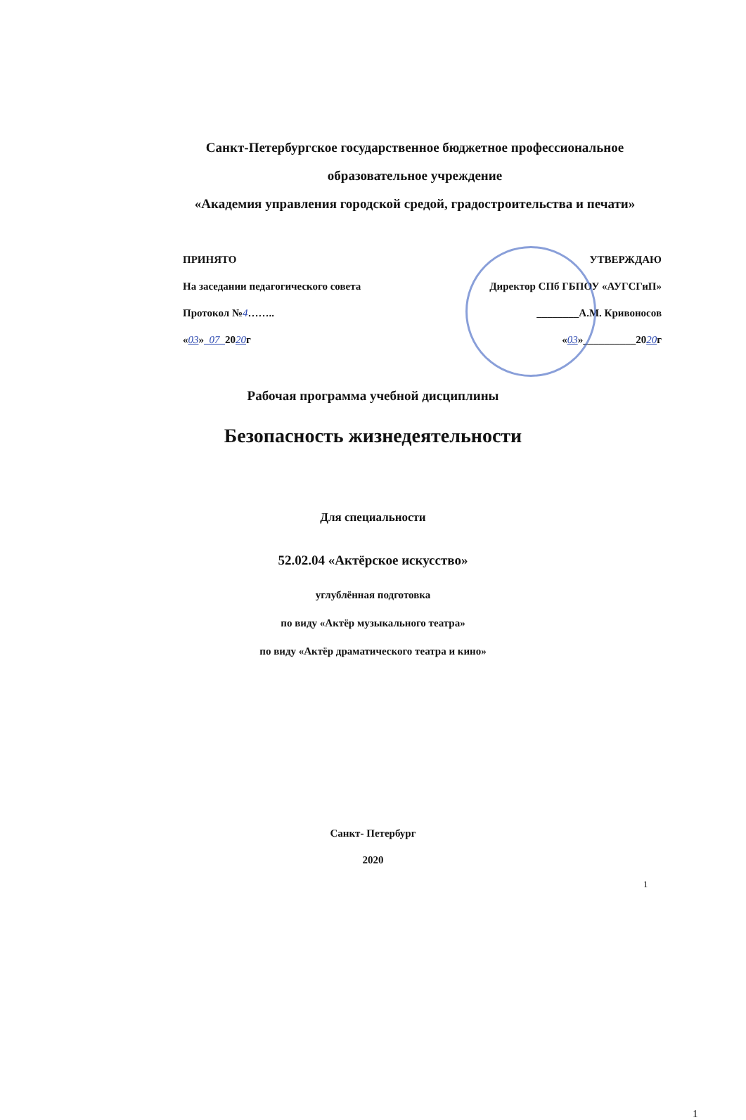Санкт-Петербургское государственное бюджетное профессиональное
образовательное учреждение
«Академия управления городской средой, градостроительства и печати»
ПРИНЯТО
На заседании педагогического совета
Протокол №4……..
«03» 07 2020г
УТВЕРЖДАЮ
Директор СПб ГБПОУ «АУГСГиП»
________А.М. Кривоносов
«03»__________2020г
Рабочая программа учебной дисциплины
Безопасность жизнедеятельности
Для специальности
52.02.04 «Актёрское искусство»
углублённая подготовка
по виду «Актёр музыкального театра»
по виду «Актёр драматического театра и кино»
Санкт- Петербург
2020
1
1